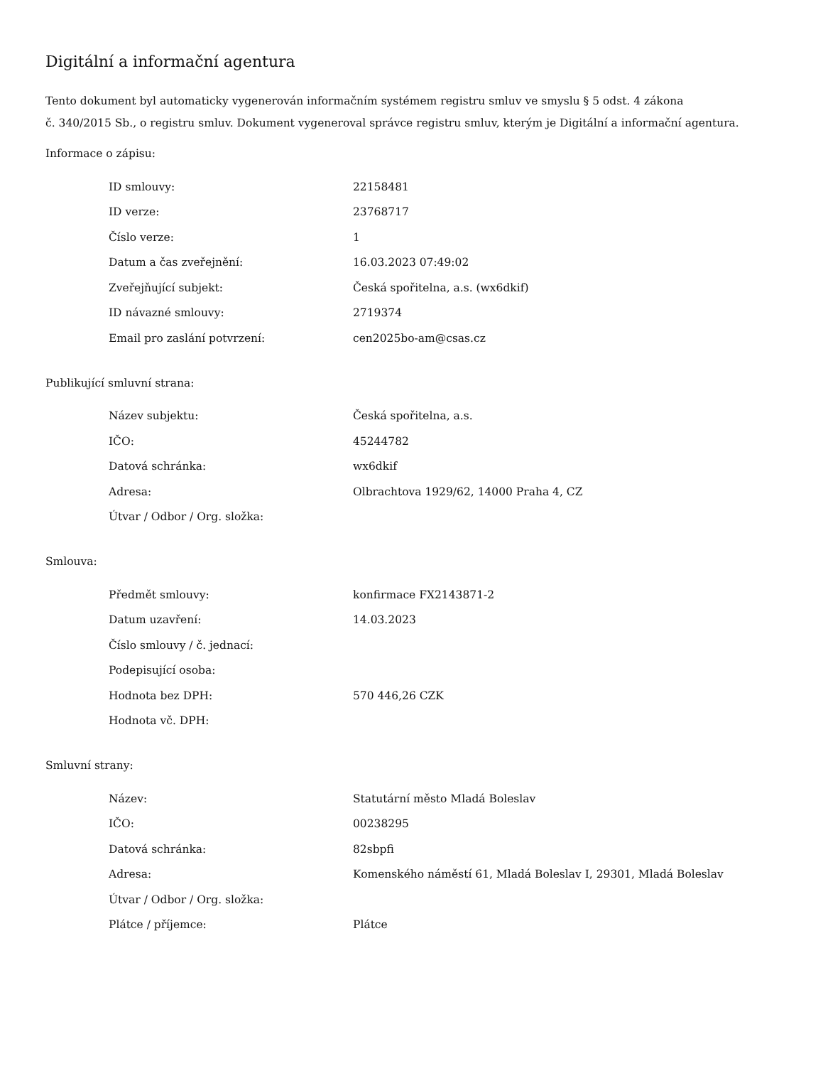Digitální a informační agentura
Tento dokument byl automaticky vygenerován informačním systémem registru smluv ve smyslu § 5 odst. 4 zákona
č. 340/2015 Sb., o registru smluv. Dokument vygeneroval správce registru smluv, kterým je Digitální a informační agentura.
Informace o zápisu:
| ID smlouvy: | 22158481 |
| ID verze: | 23768717 |
| Číslo verze: | 1 |
| Datum a čas zveřejnění: | 16.03.2023 07:49:02 |
| Zveřejňující subjekt: | Česká spořitelna, a.s. (wx6dkif) |
| ID návazné smlouvy: | 2719374 |
| Email pro zaslání potvrzení: | cen2025bo-am@csas.cz |
Publikující smluvní strana:
| Název subjektu: | Česká spořitelna, a.s. |
| IČO: | 45244782 |
| Datová schránka: | wx6dkif |
| Adresa: | Olbrachtova 1929/62, 14000 Praha 4, CZ |
| Útvar / Odbor / Org. složka: | |
Smlouva:
| Předmět smlouvy: | konfirmace FX2143871-2 |
| Datum uzavření: | 14.03.2023 |
| Číslo smlouvy / č. jednací: | |
| Podepisující osoba: | |
| Hodnota bez DPH: | 570 446,26 CZK |
| Hodnota vč. DPH: | |
Smluvní strany:
| Název: | Statutární město Mladá Boleslav |
| IČO: | 00238295 |
| Datová schránka: | 82sbpfi |
| Adresa: | Komenského náměstí 61, Mladá Boleslav I, 29301, Mladá Boleslav |
| Útvar / Odbor / Org. složka: | |
| Plátce / příjemce: | Plátce |